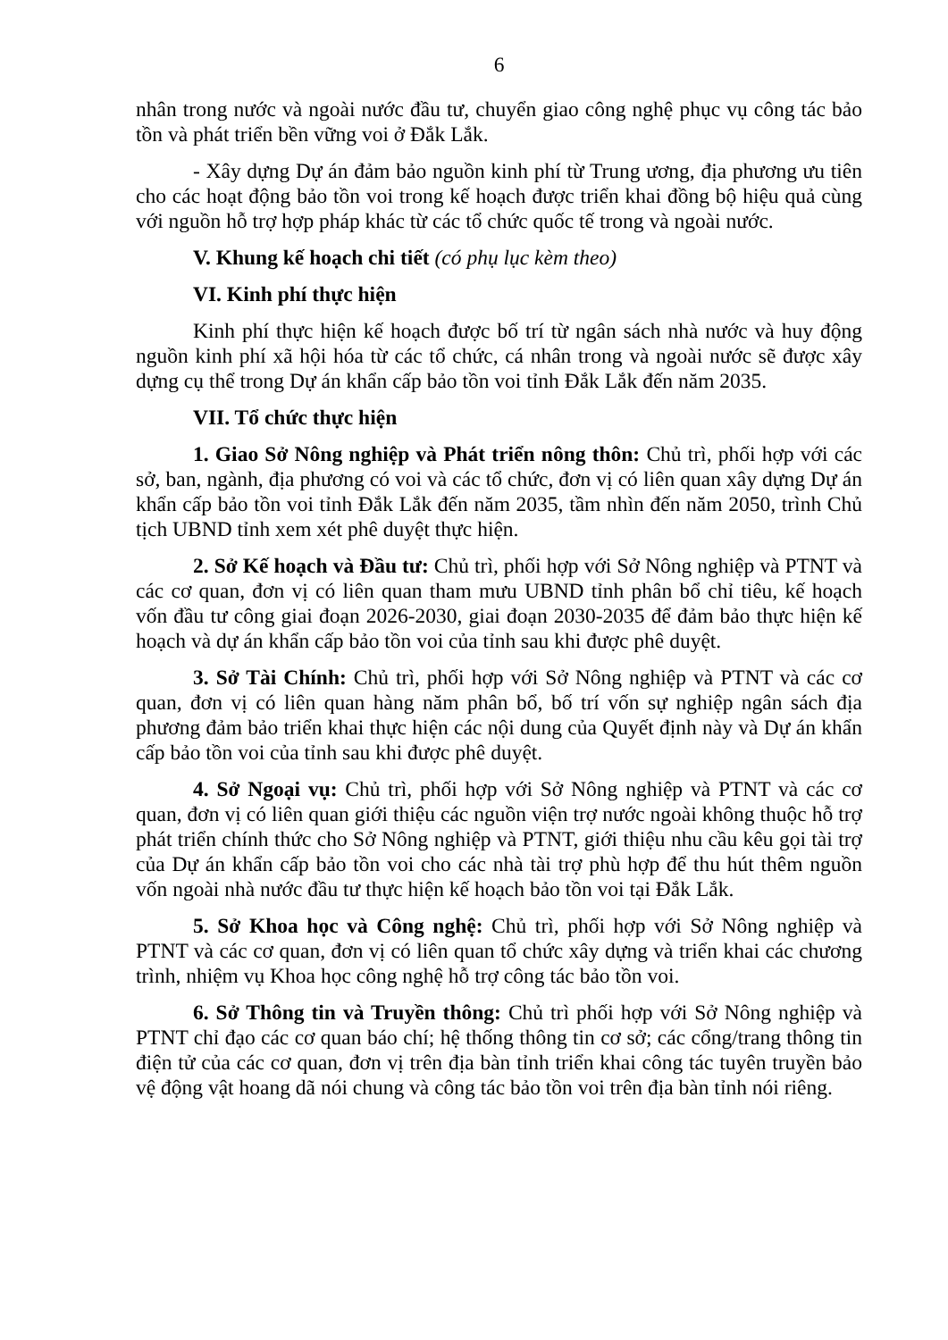6
nhân trong nước và ngoài nước đầu tư, chuyển giao công nghệ phục vụ công tác bảo tồn và phát triển bền vững voi ở Đắk Lắk.
- Xây dựng Dự án đảm bảo nguồn kinh phí từ Trung ương, địa phương ưu tiên cho các hoạt động bảo tồn voi trong kế hoạch được triển khai đồng bộ hiệu quả cùng với nguồn hỗ trợ hợp pháp khác từ các tổ chức quốc tế trong và ngoài nước.
V. Khung kế hoạch chi tiết (có phụ lục kèm theo)
VI. Kinh phí thực hiện
Kinh phí thực hiện kế hoạch được bố trí từ ngân sách nhà nước và huy động nguồn kinh phí xã hội hóa từ các tổ chức, cá nhân trong và ngoài nước sẽ được xây dựng cụ thể trong Dự án khẩn cấp bảo tồn voi tỉnh Đắk Lắk đến năm 2035.
VII. Tổ chức thực hiện
1. Giao Sở Nông nghiệp và Phát triển nông thôn: Chủ trì, phối hợp với các sở, ban, ngành, địa phương có voi và các tổ chức, đơn vị có liên quan xây dựng Dự án khẩn cấp bảo tồn voi tỉnh Đắk Lắk đến năm 2035, tầm nhìn đến năm 2050, trình Chủ tịch UBND tỉnh xem xét phê duyệt thực hiện.
2. Sở Kế hoạch và Đầu tư: Chủ trì, phối hợp với Sở Nông nghiệp và PTNT và các cơ quan, đơn vị có liên quan tham mưu UBND tỉnh phân bổ chỉ tiêu, kế hoạch vốn đầu tư công giai đoạn 2026-2030, giai đoạn 2030-2035 để đảm bảo thực hiện kế hoạch và dự án khẩn cấp bảo tồn voi của tỉnh sau khi được phê duyệt.
3. Sở Tài Chính: Chủ trì, phối hợp với Sở Nông nghiệp và PTNT và các cơ quan, đơn vị có liên quan hàng năm phân bổ, bố trí vốn sự nghiệp ngân sách địa phương đảm bảo triển khai thực hiện các nội dung của Quyết định này và Dự án khẩn cấp bảo tồn voi của tỉnh sau khi được phê duyệt.
4. Sở Ngoại vụ: Chủ trì, phối hợp với Sở Nông nghiệp và PTNT và các cơ quan, đơn vị có liên quan giới thiệu các nguồn viện trợ nước ngoài không thuộc hỗ trợ phát triển chính thức cho Sở Nông nghiệp và PTNT, giới thiệu nhu cầu kêu gọi tài trợ của Dự án khẩn cấp bảo tồn voi cho các nhà tài trợ phù hợp để thu hút thêm nguồn vốn ngoài nhà nước đầu tư thực hiện kế hoạch bảo tồn voi tại Đắk Lắk.
5. Sở Khoa học và Công nghệ: Chủ trì, phối hợp với Sở Nông nghiệp và PTNT và các cơ quan, đơn vị có liên quan tổ chức xây dựng và triển khai các chương trình, nhiệm vụ Khoa học công nghệ hỗ trợ công tác bảo tồn voi.
6. Sở Thông tin và Truyền thông: Chủ trì phối hợp với Sở Nông nghiệp và PTNT chỉ đạo các cơ quan báo chí; hệ thống thông tin cơ sở; các cổng/trang thông tin điện tử của các cơ quan, đơn vị trên địa bàn tỉnh triển khai công tác tuyên truyền bảo vệ động vật hoang dã nói chung và công tác bảo tồn voi trên địa bàn tỉnh nói riêng.